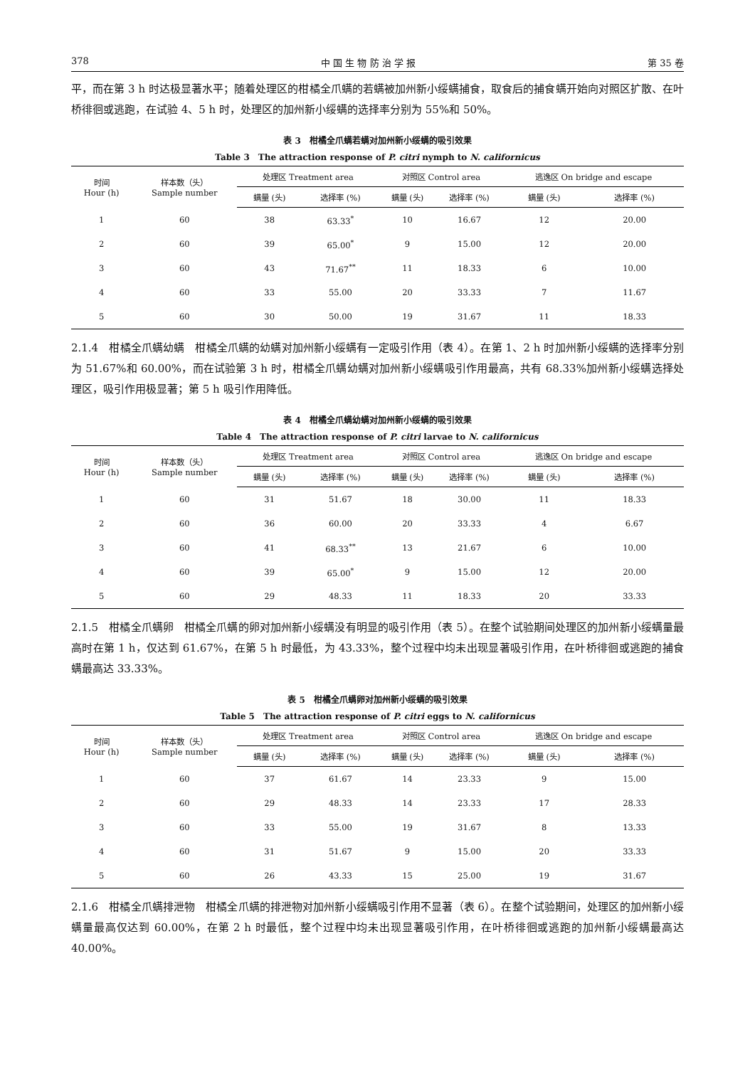378 中 国 生 物 防 治 学 报 第 35 卷
平，而在第 3 h 时达极显著水平；随着处理区的柑橘全爪螨的若螨被加州新小绥螨捕食，取食后的捕食螨开始向对照区扩散、在叶桥徘徊或逃跑，在试验 4、5 h 时，处理区的加州新小绥螨的选择率分别为 55%和 50%。
表 3　柑橘全爪螨若螨对加州新小绥螨的吸引效果
Table 3　The attraction response of P. citri nymph to N. californicus
| 时间 Hour (h) | 样本数（头） Sample number | 处理区 Treatment area | | 对照区 Control area | | 逃逸区 On bridge and escape | |
| --- | --- | --- | --- | --- | --- | --- | --- |
| | | 螨量 (头) | 选择率 (%) | 螨量 (头) | 选择率 (%) | 螨量 (头) | 选择率 (%) |
| 1 | 60 | 38 | 63.33<sup>*</sup> | 10 | 16.67 | 12 | 20.00 |
| 2 | 60 | 39 | 65.00<sup>*</sup> | 9 | 15.00 | 12 | 20.00 |
| 3 | 60 | 43 | 71.67<sup>**</sup> | 11 | 18.33 | 6 | 10.00 |
| 4 | 60 | 33 | 55.00 | 20 | 33.33 | 7 | 11.67 |
| 5 | 60 | 30 | 50.00 | 19 | 31.67 | 11 | 18.33 |
2.1.4　柑橘全爪螨幼螨　柑橘全爪螨的幼螨对加州新小绥螨有一定吸引作用（表 4）。在第 1、2 h 时加州新小绥螨的选择率分别为 51.67%和 60.00%，而在试验第 3 h 时，柑橘全爪螨幼螨对加州新小绥螨吸引作用最高，共有 68.33%加州新小绥螨选择处理区，吸引作用极显著；第 5 h 吸引作用降低。
表 4　柑橘全爪螨幼螨对加州新小绥螨的吸引效果
Table 4　The attraction response of P. citri larvae to N. californicus
| 时间 Hour (h) | 样本数（头） Sample number | 处理区 Treatment area | | 对照区 Control area | | 逃逸区 On bridge and escape | |
| --- | --- | --- | --- | --- | --- | --- | --- |
| | | 螨量 (头) | 选择率 (%) | 螨量 (头) | 选择率 (%) | 螨量 (头) | 选择率 (%) |
| 1 | 60 | 31 | 51.67 | 18 | 30.00 | 11 | 18.33 |
| 2 | 60 | 36 | 60.00 | 20 | 33.33 | 4 | 6.67 |
| 3 | 60 | 41 | 68.33<sup>**</sup> | 13 | 21.67 | 6 | 10.00 |
| 4 | 60 | 39 | 65.00<sup>*</sup> | 9 | 15.00 | 12 | 20.00 |
| 5 | 60 | 29 | 48.33 | 11 | 18.33 | 20 | 33.33 |
2.1.5　柑橘全爪螨卵　柑橘全爪螨的卵对加州新小绥螨没有明显的吸引作用（表 5）。在整个试验期间处理区的加州新小绥螨量最高时在第 1 h，仅达到 61.67%，在第 5 h 时最低，为 43.33%，整个过程中均未出现显著吸引作用，在叶桥徘徊或逃跑的捕食螨最高达 33.33%。
表 5　柑橘全爪螨卵对加州新小绥螨的吸引效果
Table 5　The attraction response of P. citri eggs to N. californicus
| 时间 Hour (h) | 样本数（头） Sample number | 处理区 Treatment area | | 对照区 Control area | | 逃逸区 On bridge and escape | |
| --- | --- | --- | --- | --- | --- | --- | --- |
| | | 螨量 (头) | 选择率 (%) | 螨量 (头) | 选择率 (%) | 螨量 (头) | 选择率 (%) |
| 1 | 60 | 37 | 61.67 | 14 | 23.33 | 9 | 15.00 |
| 2 | 60 | 29 | 48.33 | 14 | 23.33 | 17 | 28.33 |
| 3 | 60 | 33 | 55.00 | 19 | 31.67 | 8 | 13.33 |
| 4 | 60 | 31 | 51.67 | 9 | 15.00 | 20 | 33.33 |
| 5 | 60 | 26 | 43.33 | 15 | 25.00 | 19 | 31.67 |
2.1.6　柑橘全爪螨排泄物　柑橘全爪螨的排泄物对加州新小绥螨吸引作用不显著（表 6）。在整个试验期间，处理区的加州新小绥螨量最高仅达到 60.00%，在第 2 h 时最低，整个过程中均未出现显著吸引作用，在叶桥徘徊或逃跑的加州新小绥螨最高达 40.00%。